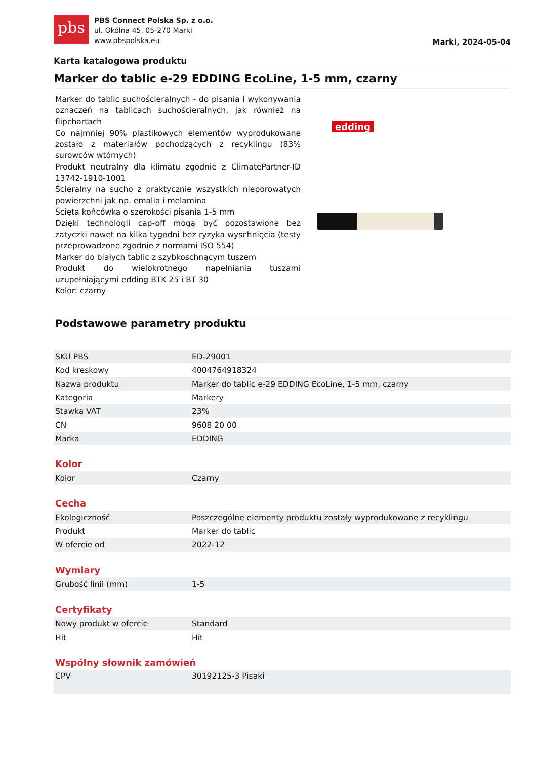pbs
PBS Connect Polska Sp. z o.o.
ul. Okólna 45, 05-270 Marki
www.pbspolska.eu
Marki, 2024-05-04
Karta katalogowa produktu
Marker do tablic e-29 EDDING EcoLine, 1-5 mm, czarny
Marker do tablic suchościeralnych - do pisania i wykonywania oznaczeń na tablicach suchościeralnych, jak również na flipchartach
Co najmniej 90% plastikowych elementów wyprodukowane zostało z materiałów pochodzących z recyklingu (83% surowców wtórnych)
Produkt neutralny dla klimatu zgodnie z ClimatePartner-ID 13742-1910-1001
Ścieralny na sucho z praktycznie wszystkich nieporowatych powierzchni jak np. emalia i melamina
Ścięta końcówka o szerokości pisania 1-5 mm
Dzięki technologii cap-off mogą być pozostawione bez zatyczki nawet na kilka tygodni bez ryzyka wyschnięcia (testy przeprowadzone zgodnie z normami ISO 554)
Marker do białych tablic z szybkoschnącym tuszem
Produkt do wielokrotnego napełniania tuszami uzupełniającymi edding BTK 25 i BT 30
Kolor: czarny
edding
Podstawowe parametry produktu
| SKU PBS | ED-29001 |
| Kod kreskowy | 4004764918324 |
| Nazwa produktu | Marker do tablic e-29 EDDING EcoLine, 1-5 mm, czarny |
| Kategoria | Markery |
| Stawka VAT | 23% |
| CN | 9608 20 00 |
| Marka | EDDING |
Kolor
| Kolor | Czarny |
Cecha
| Ekologiczność | Poszczególne elementy produktu zostały wyprodukowane z recyklingu |
| Produkt | Marker do tablic |
| W ofercie od | 2022-12 |
Wymiary
| Grubość linii (mm) | 1-5 |
Certyfikaty
| Nowy produkt w ofercie | Standard |
| Hit | Hit |
Wspólny słownik zamówień
| CPV | 30192125-3 Pisaki |